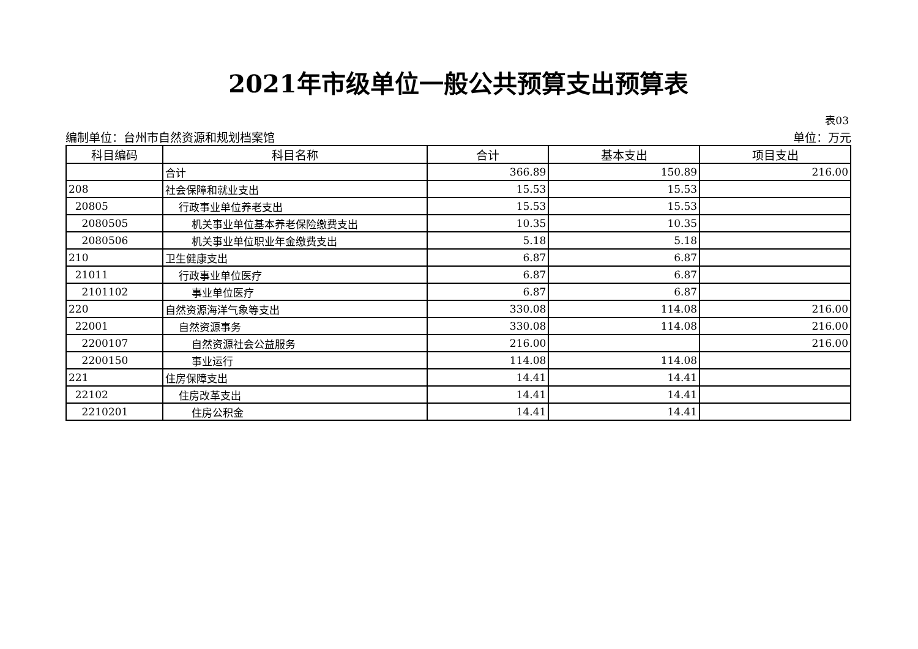2021年市级单位一般公共预算支出预算表
表03
编制单位：台州市自然资源和规划档案馆 单位：万元
| 科目编码 | 科目名称 | 合计 | 基本支出 | 项目支出 |
| --- | --- | --- | --- | --- |
| | 合计 | 366.89 | 150.89 | 216.00 |
| 208 | 社会保障和就业支出 | 15.53 | 15.53 | |
| 20805 | 行政事业单位养老支出 | 15.53 | 15.53 | |
| 2080505 | 机关事业单位基本养老保险缴费支出 | 10.35 | 10.35 | |
| 2080506 | 机关事业单位职业年金缴费支出 | 5.18 | 5.18 | |
| 210 | 卫生健康支出 | 6.87 | 6.87 | |
| 21011 | 行政事业单位医疗 | 6.87 | 6.87 | |
| 2101102 | 事业单位医疗 | 6.87 | 6.87 | |
| 220 | 自然资源海洋气象等支出 | 330.08 | 114.08 | 216.00 |
| 22001 | 自然资源事务 | 330.08 | 114.08 | 216.00 |
| 2200107 | 自然资源社会公益服务 | 216.00 | | 216.00 |
| 2200150 | 事业运行 | 114.08 | 114.08 | |
| 221 | 住房保障支出 | 14.41 | 14.41 | |
| 22102 | 住房改革支出 | 14.41 | 14.41 | |
| 2210201 | 住房公积金 | 14.41 | 14.41 | |